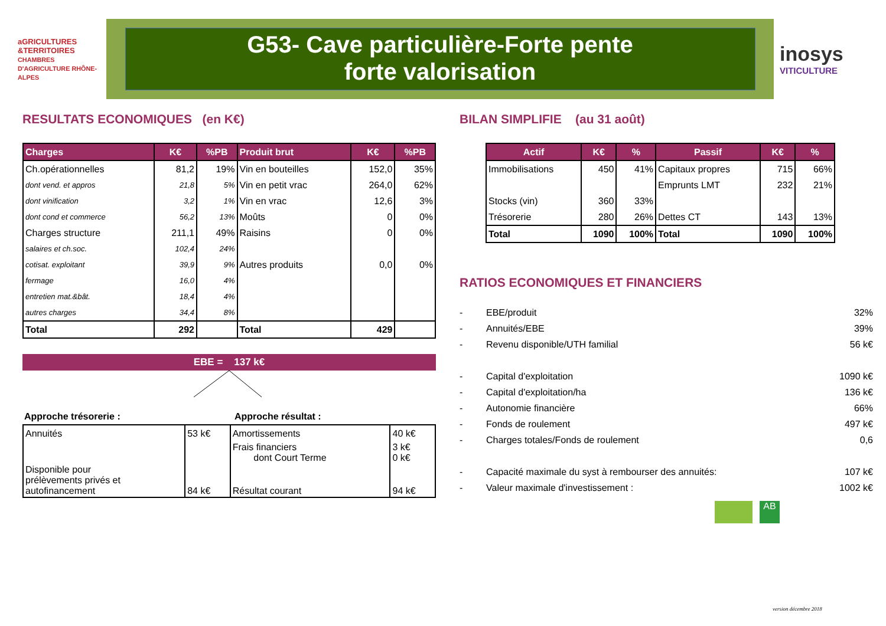aGRICULTURES
&TERRITOIRES
CHAMBRES D'AGRICULTURE RHÔNE-ALPES
G53- Cave particulière-Forte pente
forte valorisation
inosys
VITICULTURE
RESULTATS ECONOMIQUES (en K€)
| Charges | K€ | %PB | Produit brut | K€ | %PB |
| --- | --- | --- | --- | --- | --- |
| Ch.opérationnelles | 81,2 | 19% | Vin en bouteilles | 152,0 | 35% |
| dont vend. et appros | 21,8 | 5% | Vin en petit vrac | 264,0 | 62% |
| dont vinification | 3,2 | 1% | Vin en vrac | 12,6 | 3% |
| dont cond et commerce | 56,2 | 13% | Moûts | 0 | 0% |
| Charges structure | 211,1 | 49% | Raisins | 0 | 0% |
| salaires et ch.soc. | 102,4 | 24% | | | |
| cotisat. exploitant | 39,9 | 9% | Autres produits | 0,0 | 0% |
| fermage | 16,0 | 4% | | | |
| entretien mat.&bât. | 18,4 | 4% | | | |
| autres charges | 34,4 | 8% | | | |
| Total | 292 | | Total | 429 | |
EBE = 137 k€
| Approche trésorerie : | Approche résultat : |
| Annuités | 53 k€ | Amortissements | 40 k€ |
| | | Frais financiers dont Court Terme | 3 k€ 0 k€ |
| Disponible pour prélèvements privés et autofinancement | 84 k€ | Résultat courant | 94 k€ |
BILAN SIMPLIFIE (au 31 août)
| Actif | K€ | % | Passif | K€ | % |
| --- | --- | --- | --- | --- | --- |
| Immobilisations | 450 | 41% | Capitaux propres | 715 | 66% |
| | | | Emprunts LMT | 232 | 21% |
| Stocks (vin) | 360 | 33% | | | |
| Trésorerie | 280 | 26% | Dettes CT | 143 | 13% |
| Total | 1090 | 100% | Total | 1090 | 100% |
RATIOS ECONOMIQUES ET FINANCIERS
- EBE/produit 32%
- Annuités/EBE 39%
- Revenu disponible/UTH familial 56 k€
- Capital d'exploitation 1090 k€
- Capital d'exploitation/ha 136 k€
- Autonomie financière 66%
- Fonds de roulement 497 k€
- Charges totales/Fonds de roulement 0,6
- Capacité maximale du syst à rembourser des annuités: 107 k€
- Valeur maximale d'investissement : 1002 k€
AB
version décembre 2018